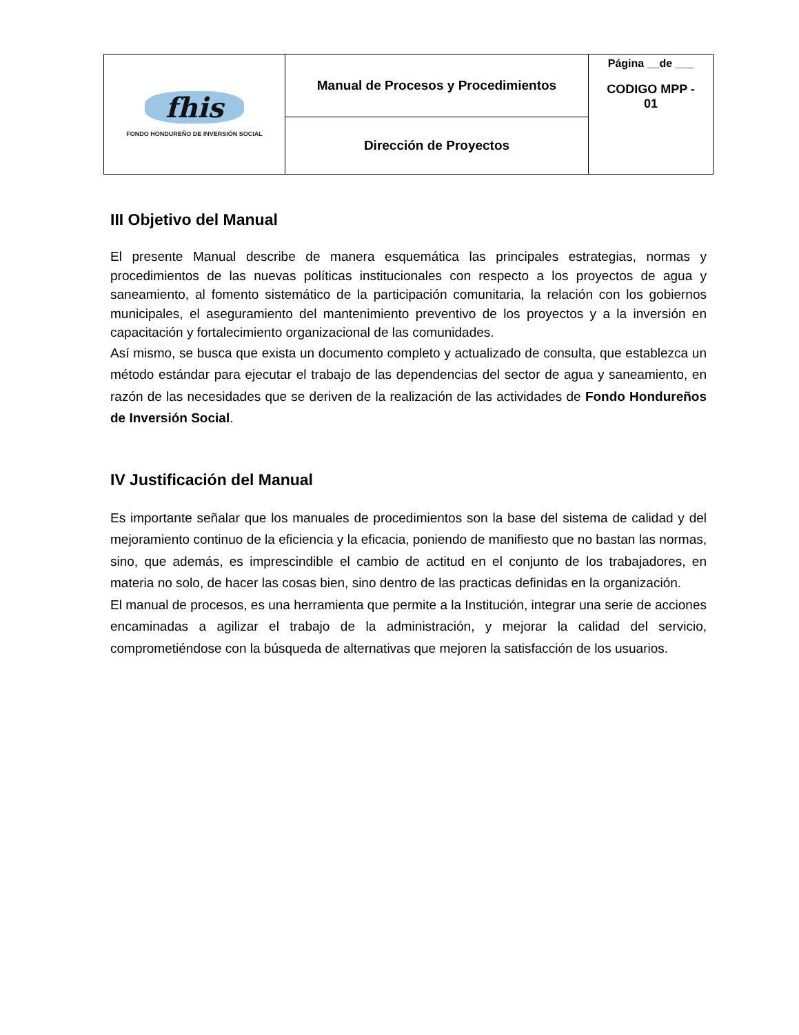| fhis FONDO HONDUREÑO DE INVERSIÓN SOCIAL | Manual de Procesos y Procedimientos | Página __de ___ CODIGO MPP - 01 |
| | Dirección de Proyectos | |
III Objetivo del Manual
El presente Manual describe de manera esquemática las principales estrategias, normas y procedimientos de las nuevas políticas institucionales con respecto a los proyectos de agua y saneamiento, al fomento sistemático de la participación comunitaria, la relación con los gobiernos municipales, el aseguramiento del mantenimiento preventivo de los proyectos y a la inversión en capacitación y fortalecimiento organizacional de las comunidades.
Así mismo, se busca que exista un documento completo y actualizado de consulta, que establezca un método estándar para ejecutar el trabajo de las dependencias del sector de agua y saneamiento, en razón de las necesidades que se deriven de la realización de las actividades de Fondo Hondureños de Inversión Social.
IV Justificación del Manual
Es importante señalar que los manuales de procedimientos son la base del sistema de calidad y del mejoramiento continuo de la eficiencia y la eficacia, poniendo de manifiesto que no bastan las normas, sino, que además, es imprescindible el cambio de actitud en el conjunto de los trabajadores, en materia no solo, de hacer las cosas bien, sino dentro de las practicas definidas en la organización.
El manual de procesos, es una herramienta que permite a la Institución, integrar una serie de acciones encaminadas a agilizar el trabajo de la administración, y mejorar la calidad del servicio, comprometiéndose con la búsqueda de alternativas que mejoren la satisfacción de los usuarios.